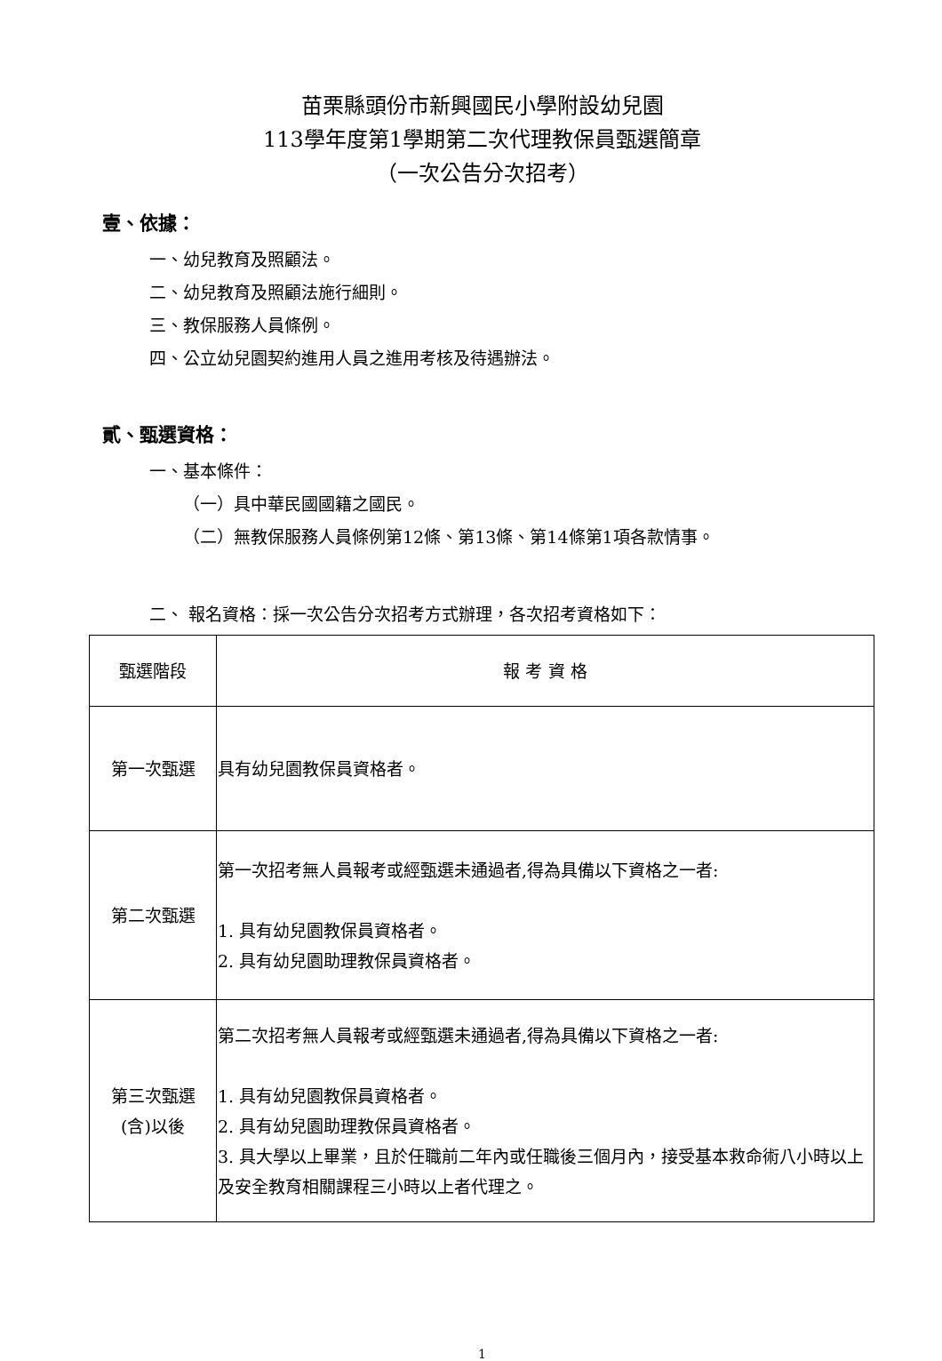苗栗縣頭份市新興國民小學附設幼兒園
113學年度第1學期第二次代理教保員甄選簡章
（一次公告分次招考）
壹、依據：
一、幼兒教育及照顧法。
二、幼兒教育及照顧法施行細則。
三、教保服務人員條例。
四、公立幼兒園契約進用人員之進用考核及待遇辦法。
貳、甄選資格：
一、基本條件：
（一）具中華民國國籍之國民。
（二）無教保服務人員條例第12條、第13條、第14條第1項各款情事。
二、 報名資格：採一次公告分次招考方式辦理，各次招考資格如下：
| 甄選階段 | 報 考 資 格 |
| --- | --- |
| 第一次甄選 | 具有幼兒園教保員資格者。 |
| 第二次甄選 | 第一次招考無人員報考或經甄選未通過者,得為具備以下資格之一者: 1. 具有幼兒園教保員資格者。 2. 具有幼兒園助理教保員資格者。 |
| 第三次甄選 (含)以後 | 第二次招考無人員報考或經甄選未通過者,得為具備以下資格之一者: 1. 具有幼兒園教保員資格者。 2. 具有幼兒園助理教保員資格者。 3. 具大學以上畢業，且於任職前二年內或任職後三個月內，接受基本救命術八小時以上及安全教育相關課程三小時以上者代理之。 |
1